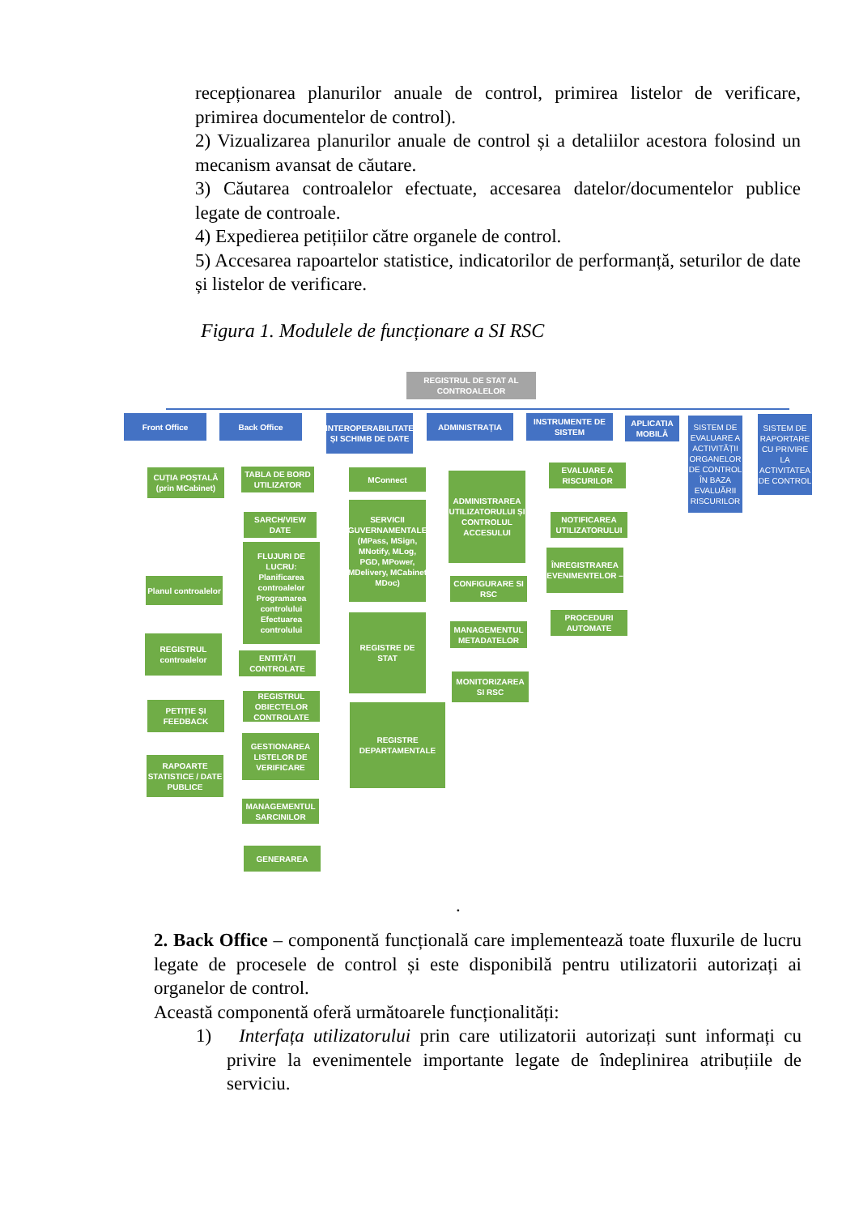recepționarea planurilor anuale de control, primirea listelor de verificare, primirea documentelor de control).
2) Vizualizarea planurilor anuale de control și a detaliilor acestora folosind un mecanism avansat de căutare.
3) Căutarea controalelor efectuate, accesarea datelor/documentelor publice legate de controale.
4) Expedierea petițiilor către organele de control.
5) Accesarea rapoartelor statistice, indicatorilor de performanță, seturilor de date și listelor de verificare.
Figura 1. Modulele de funcționare a SI RSC
REGISTRUL DE STAT AL CONTROALELOR
Front Office Back Office
INTEROPERABILITATE ȘI SCHIMB DE DATE
ADMINISTRAȚIA
INSTRUMENTE DE SISTEM
APLICATIA MOBILĂ
SISTEM DE EVALUARE A ACTIVITĂȚII ORGANELOR DE CONTROL ÎN BAZA EVALUĂRII RISCURILOR
SISTEM DE RAPORTARE CU PRIVIRE LA ACTIVITATEA DE CONTROL
CUȚIA POȘTALĂ
(prin MCabinet)
Planul controalelor
REGISTRUL controalelor
PETIȚIE ȘI FEEDBACK
RAPOARTE STATISTICE / DATE PUBLICE
TABLA DE BORD UTILIZATOR
SARCH/VIEW DATE
FLUJURI DE LUCRU: Planificarea controalelor Programarea controlului Efectuarea controlului
ENTITĂȚI CONTROLATE
REGISTRUL OBIECTELOR CONTROLATE
GESTIONAREA LISTELOR DE VERIFICARE
MANAGEMENTUL SARCINILOR
GENERAREA
MConnect
SERVICII GUVERNAMENTALE (MPass, MSign, MNotify, MLog, PGD, MPower, MDelivery, MCabinet MDoc)
REGISTRE DE STAT
REGISTRE DEPARTAMENTALE
ADMINISTRAREA UTILIZATORULUI ȘI CONTROLUL ACCESULUI
CONFIGURARE SI RSC
MANAGEMENTUL METADATELOR
MONITORIZAREA SI RSC
EVALUARE A RISCURILOR
NOTIFICAREA UTILIZATORULUI
ÎNREGISTRAREA EVENIMENTELOR –
PROCEDURI AUTOMATE
.
2. Back Office – componentă funcțională care implementează toate fluxurile de lucru legate de procesele de control și este disponibilă pentru utilizatorii autorizați ai organelor de control.
Această componentă oferă următoarele funcționalități:
1) Interfața utilizatorului prin care utilizatorii autorizați sunt informați cu privire la evenimentele importante legate de îndeplinirea atribuțiile de serviciu.